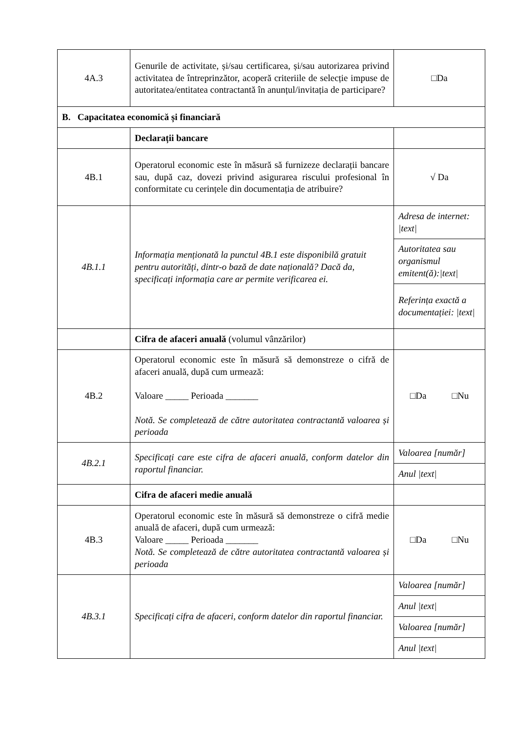| 4A.3 | Genurile de activitate, și/sau certificarea, și/sau autorizarea privind activitatea de întreprinzător, acoperă criteriile de selecție impuse de autoritatea/entitatea contractantă în anunțul/invitația de participare? | □Da |
| B. Capacitatea economică și financiară | | |
| | Declarații bancare | |
| 4B.1 | Operatorul economic este în măsură să furnizeze declarații bancare sau, după caz, dovezi privind asigurarea riscului profesional în conformitate cu cerințele din documentația de atribuire? | √ Da |
| 4B.1.1 | Informația menționată la punctul 4B.1 este disponibilă gratuit pentru autorități, dintr-o bază de date națională? Dacă da, specificați informația care ar permite verificarea ei. | Adresa de internet: /text/ |
| | | Autoritatea sau organismul emitent(ă):/text/ |
| | | Referința exactă a documentației: /text/ |
| | Cifra de afaceri anuală (volumul vânzărilor) | |
| 4B.2 | Operatorul economic este în măsură să demonstreze o cifră de afaceri anuală, după cum urmează: Valoare _____ Perioada _______ Notă. Se completează de către autoritatea contractantă valoarea și perioada | □Da □Nu |
| 4B.2.1 | Specificați care este cifra de afaceri anuală, conform datelor din raportul financiar. | Valoarea [număr] |
| | | Anul /text/ |
| | Cifra de afaceri medie anuală | |
| 4B.3 | Operatorul economic este în măsură să demonstreze o cifră medie anuală de afaceri, după cum urmează: Valoare _____ Perioada _______ Notă. Se completează de către autoritatea contractantă valoarea și perioada | □Da □Nu |
| 4B.3.1 | Specificați cifra de afaceri, conform datelor din raportul financiar. | Valoarea [număr] |
| | | Anul /text/ |
| | | Valoarea [număr] |
| | | Anul /text/ |